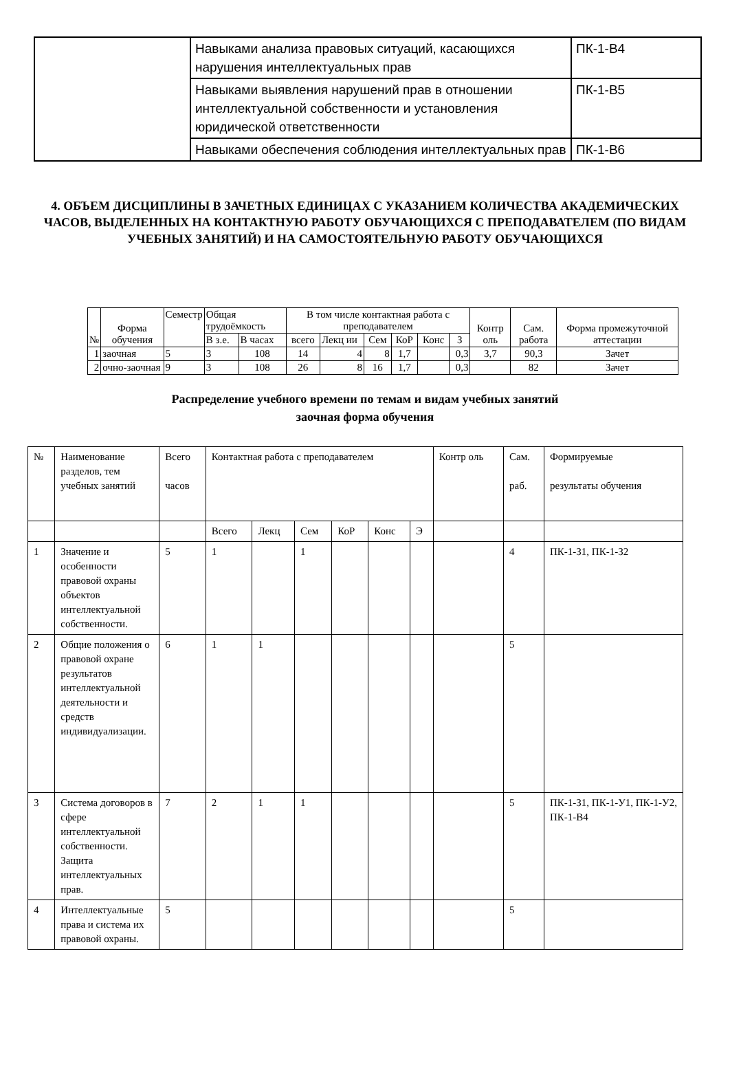| | Навыками анализа правовых ситуаций, касающихся нарушения интеллектуальных прав | ПК-1-В4 |
| | Навыками выявления нарушений прав в отношении интеллектуальной собственности и установления юридической ответственности | ПК-1-В5 |
| | Навыками обеспечения соблюдения интеллектуальных прав | ПК-1-В6 |
4. ОБЪЕМ ДИСЦИПЛИНЫ В ЗАЧЕТНЫХ ЕДИНИЦАХ С УКАЗАНИЕМ КОЛИЧЕСТВА АКАДЕМИЧЕСКИХ ЧАСОВ, ВЫДЕЛЕННЫХ НА КОНТАКТНУЮ РАБОТУ ОБУЧАЮЩИХСЯ С ПРЕПОДАВАТЕЛЕМ (ПО ВИДАМ УЧЕБНЫХ ЗАНЯТИЙ) И НА САМОСТОЯТЕЛЬНУЮ РАБОТУ ОБУЧАЮЩИХСЯ
| № | Форма обучения | Семестр | Общая трудоёмкость | | В том числе контактная работа с преподавателем | | | | | | Контр оль | Сам. работа | Форма промежуточной аттестации |
| | | | В з.е. | В часах | всего | Лекц ии | Сем | КоР | Конс | З | | | |
| 1 | заочная | 5 | 3 | 108 | 14 | 4 | 8 | 1,7 | | 0,3 | 3,7 | 90,3 | Зачет |
| 2 | очно-заочная | 9 | 3 | 108 | 26 | 8 | 16 | 1,7 | | 0,3 | | 82 | Зачет |
Распределение учебного времени по темам и видам учебных занятий
заочная форма обучения
| № | Наименование разделов, тем учебных занятий | Всего часов | Контактная работа с преподавателем | | | | | | Контр оль | Сам. раб. | Формируемые результаты обучения |
| | | | Всего | Лекц | Сем | КоР | Конс | Э | | | |
| 1 | Значение и особенности правовой охраны объектов интеллектуальной собственности. | 5 | 1 | | 1 | | | | | 4 | ПК-1-З1, ПК-1-З2 |
| 2 | Общие положения о правовой охране результатов интеллектуальной деятельности и средств индивидуализации. | 6 | 1 | 1 | | | | | | 5 | |
| 3 | Система договоров в сфере интеллектуальной собственности. Защита интеллектуальных прав. | 7 | 2 | 1 | 1 | | | | | 5 | ПК-1-З1, ПК-1-У1, ПК-1-У2, ПК-1-В4 |
| 4 | Интеллектуальные права и система их правовой охраны. | 5 | | | | | | | | 5 | |